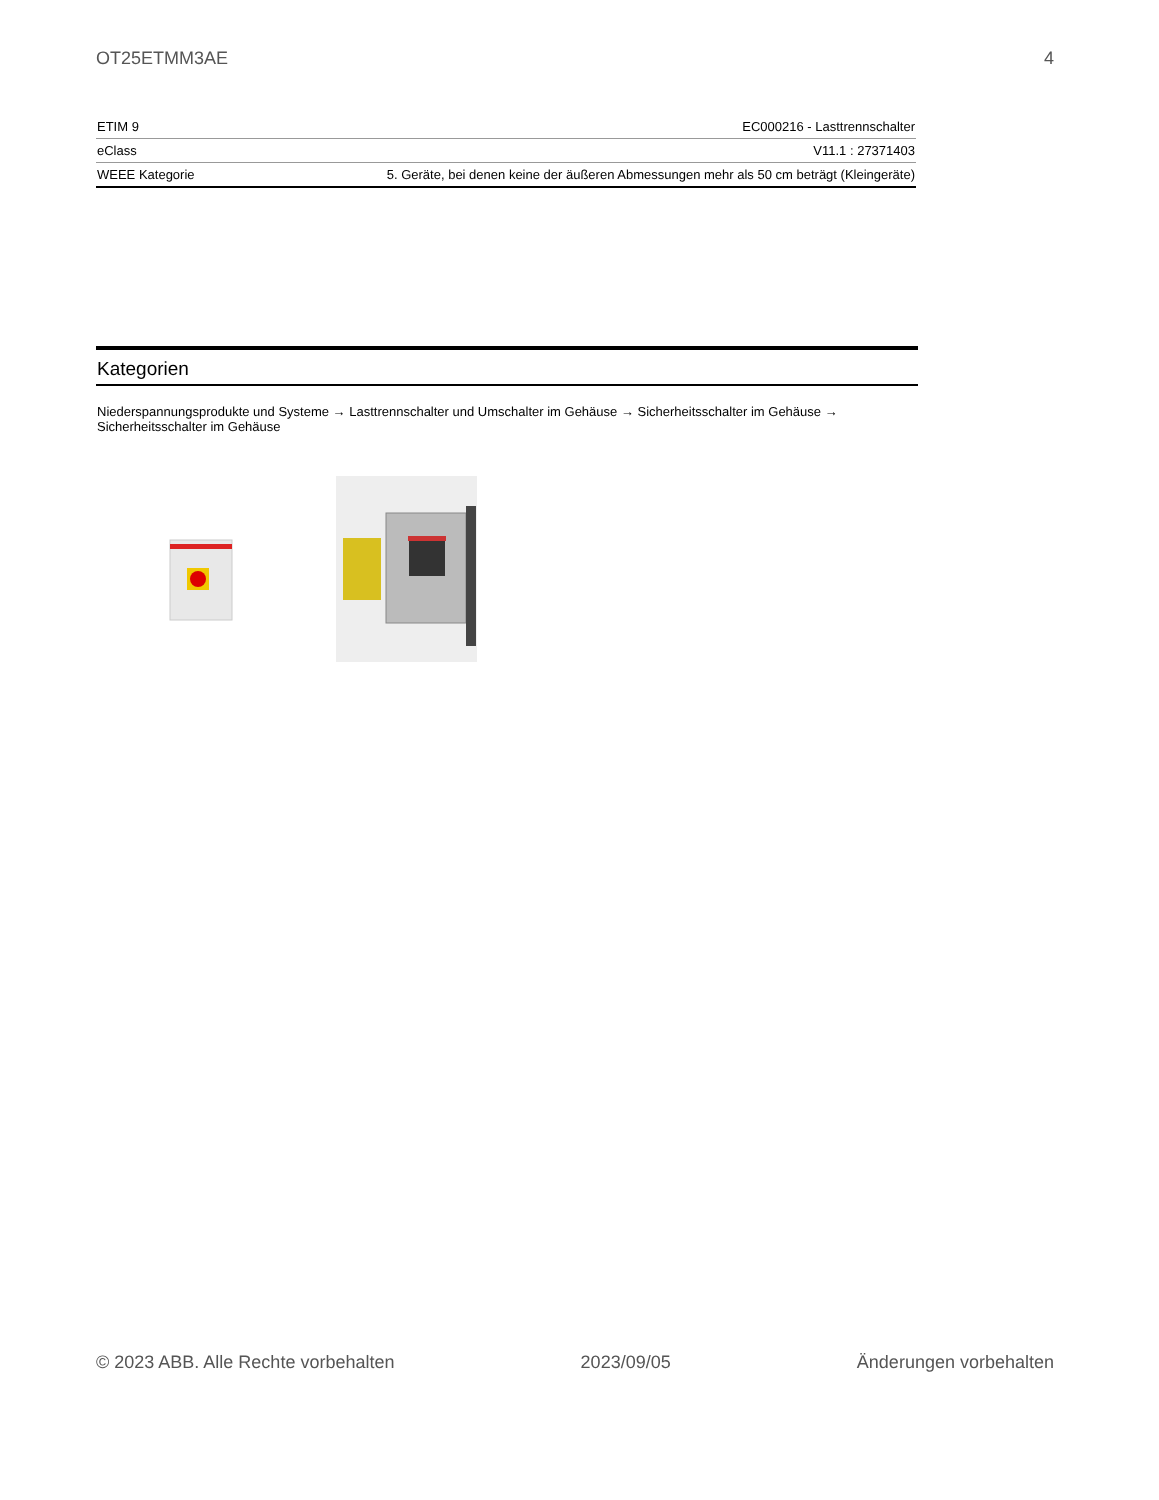OT25ETMM3AE 4
| ETIM 9 | EC000216 - Lasttrennschalter |
| eClass | V11.1 : 27371403 |
| WEEE Kategorie | 5. Geräte, bei denen keine der äußeren Abmessungen mehr als 50 cm beträgt (Kleingeräte) |
Kategorien
Niederspannungsprodukte und Systeme → Lasttrennschalter und Umschalter im Gehäuse → Sicherheitsschalter im Gehäuse → Sicherheitsschalter im Gehäuse
© 2023 ABB. Alle Rechte vorbehalten 2023/09/05 Änderungen vorbehalten